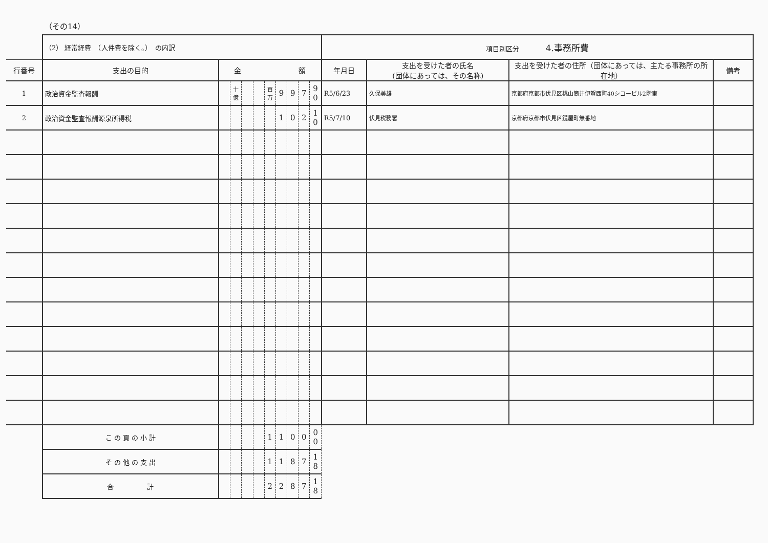（その14）
| | （2） 経常経費 （人件費を除く。） の内訳 | | | | | | | | | | 項目別区分 4.事務所費 | | | |
| 行番号 | 支出の目的 | 金 額 | | | | | | | | | 年月日 | 支出を受けた者の氏名 (団体にあっては、その名称) | 支出を受けた者の住所（団体にあっては、主たる事務所の所在地） | 備考 |
| 1 | 政治資金監査報酬 | | 十億 | | | 百万 | 9 | 9 | 7 | 9 0 | R5/6/23 | 久保美雄 | 京都府京都市伏見区桃山筒井伊賀西町40シコービル2階東 | |
| 2 | 政治資金監査報酬源泉所得税 | | | | | | 1 | 0 | 2 | 1 0 | R5/7/10 | 伏見税務署 | 京都府京都市伏見区鑓屋町無番地 | |
| | こ の 頁 の 小 計 | | | | | 1 | 1 | 0 | 0 | 0 0 | | | | |
| | そ の 他 の 支 出 | | | | | 1 | 1 | 8 | 7 | 1 8 | | | | |
| | 合 計 | | | | | 2 | 2 | 8 | 7 | 1 8 | | | | |